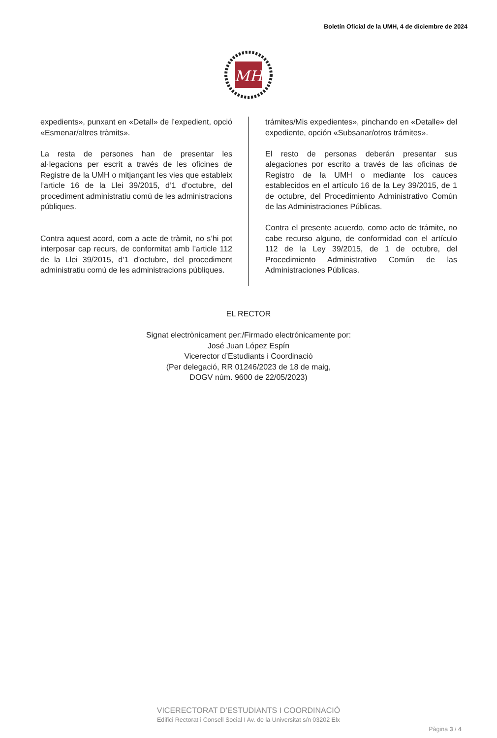Boletín Oficial de la UMH, 4 de diciembre de 2024
MH
expedients», punxant en «Detall» de l’expedient, opció «Esmenar/altres tràmits».
La resta de persones han de presentar les al·legacions per escrit a través de les oficines de Registre de la UMH o mitjançant les vies que estableix l’article 16 de la Llei 39/2015, d’1 d’octubre, del procediment administratiu comú de les administracions públiques.
Contra aquest acord, com a acte de tràmit, no s’hi pot interposar cap recurs, de conformitat amb l’article 112 de la Llei 39/2015, d’1 d’octubre, del procediment administratiu comú de les administracions públiques.
trámites/Mis expedientes», pinchando en «Detalle» del expediente, opción «Subsanar/otros trámites».
El resto de personas deberán presentar sus alegaciones por escrito a través de las oficinas de Registro de la UMH o mediante los cauces establecidos en el artículo 16 de la Ley 39/2015, de 1 de octubre, del Procedimiento Administrativo Común de las Administraciones Públicas.
Contra el presente acuerdo, como acto de trámite, no cabe recurso alguno, de conformidad con el artículo 112 de la Ley 39/2015, de 1 de octubre, del Procedimiento Administrativo Común de las Administraciones Públicas.
EL RECTOR
Signat electrònicament per:/Firmado electrónicamente por:
José Juan López Espín
Vicerector d’Estudiants i Coordinació
(Per delegació, RR 01246/2023 de 18 de maig,
DOGV núm. 9600 de 22/05/2023)
VICERECTORAT D’ESTUDIANTS I COORDINACIÓ
Edifici Rectorat i Consell Social I Av. de la Universitat s/n 03202 Elx
Pàgina 3 / 4